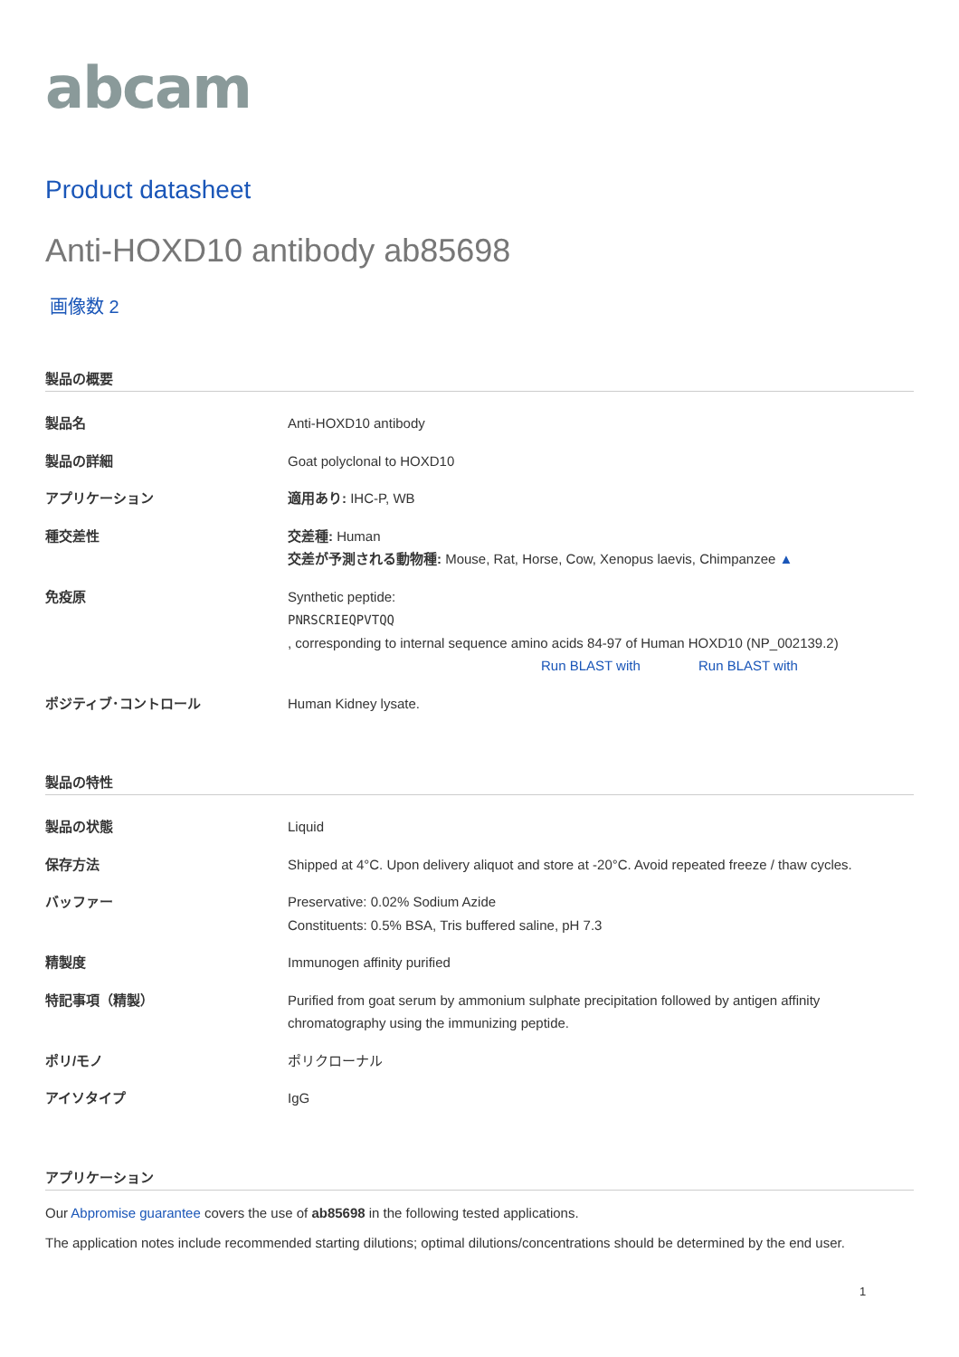abcam
Product datasheet
Anti-HOXD10 antibody ab85698
画像数 2
製品の概要
| 製品名 | Anti-HOXD10 antibody |
| 製品の詳細 | Goat polyclonal to HOXD10 |
| アプリケーション | 適用あり: IHC-P, WB |
| 種交差性 | 交差種: Human 交差が予測される動物種: Mouse, Rat, Horse, Cow, Xenopus laevis, Chimpanzee ▲ |
| 免疫原 | Synthetic peptide: PNRSCRIEQPVTQQ , corresponding to internal sequence amino acids 84-97 of Human HOXD10 (NP_002139.2) Run BLAST with Run BLAST with |
| ポジティブ･コントロール | Human Kidney lysate. |
製品の特性
| 製品の状態 | Liquid |
| 保存方法 | Shipped at 4°C. Upon delivery aliquot and store at -20°C. Avoid repeated freeze / thaw cycles. |
| バッファー | Preservative: 0.02% Sodium Azide Constituents: 0.5% BSA, Tris buffered saline, pH 7.3 |
| 精製度 | Immunogen affinity purified |
| 特記事項（精製） | Purified from goat serum by ammonium sulphate precipitation followed by antigen affinity chromatography using the immunizing peptide. |
| ポリ/モノ | ポリクローナル |
| アイソタイプ | IgG |
アプリケーション
Our Abpromise guarantee covers the use of ab85698 in the following tested applications.
The application notes include recommended starting dilutions; optimal dilutions/concentrations should be determined by the end user.
1